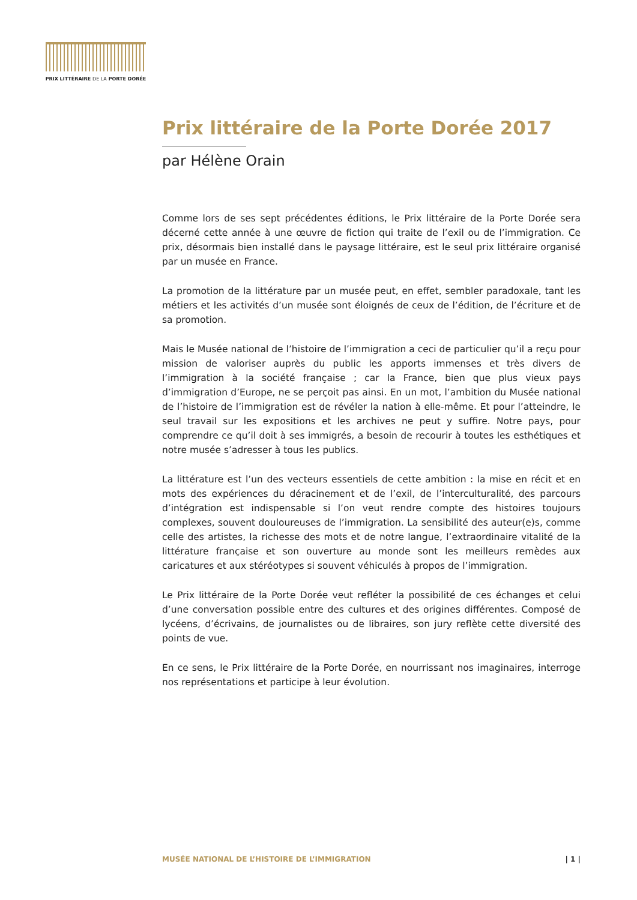PRIX LITTÉRAIRE DE LA PORTE DORÉE
Prix littéraire de la Porte Dorée 2017
par Hélène Orain
Comme lors de ses sept précédentes éditions, le Prix littéraire de la Porte Dorée sera décerné cette année à une œuvre de fiction qui traite de l’exil ou de l’immigration. Ce prix, désormais bien installé dans le paysage littéraire, est le seul prix littéraire organisé par un musée en France.
La promotion de la littérature par un musée peut, en effet, sembler paradoxale, tant les métiers et les activités d’un musée sont éloignés de ceux de l’édition, de l’écriture et de sa promotion.
Mais le Musée national de l’histoire de l’immigration a ceci de particulier qu’il a reçu pour mission de valoriser auprès du public les apports immenses et très divers de l’immigration à la société française ; car la France, bien que plus vieux pays d’immigration d’Europe, ne se perçoit pas ainsi. En un mot, l’ambition du Musée national de l’histoire de l’immigration est de révéler la nation à elle-même. Et pour l’atteindre, le seul travail sur les expositions et les archives ne peut y suffire. Notre pays, pour comprendre ce qu’il doit à ses immigrés, a besoin de recourir à toutes les esthétiques et notre musée s’adresser à tous les publics.
La littérature est l’un des vecteurs essentiels de cette ambition : la mise en récit et en mots des expériences du déracinement et de l’exil, de l’interculturalité, des parcours d’intégration est indispensable si l’on veut rendre compte des histoires toujours complexes, souvent douloureuses de l’immigration. La sensibilité des auteur(e)s, comme celle des artistes, la richesse des mots et de notre langue, l’extraordinaire vitalité de la littérature française et son ouverture au monde sont les meilleurs remèdes aux caricatures et aux stéréotypes si souvent véhiculés à propos de l’immigration.
Le Prix littéraire de la Porte Dorée veut refléter la possibilité de ces échanges et celui d’une conversation possible entre des cultures et des origines différentes. Composé de lycéens, d’écrivains, de journalistes ou de libraires, son jury reflète cette diversité des points de vue.
En ce sens, le Prix littéraire de la Porte Dorée, en nourrissant nos imaginaires, interroge nos représentations et participe à leur évolution.
MUSÉE NATIONAL DE L’HISTOIRE DE L’IMMIGRATION | 1 |